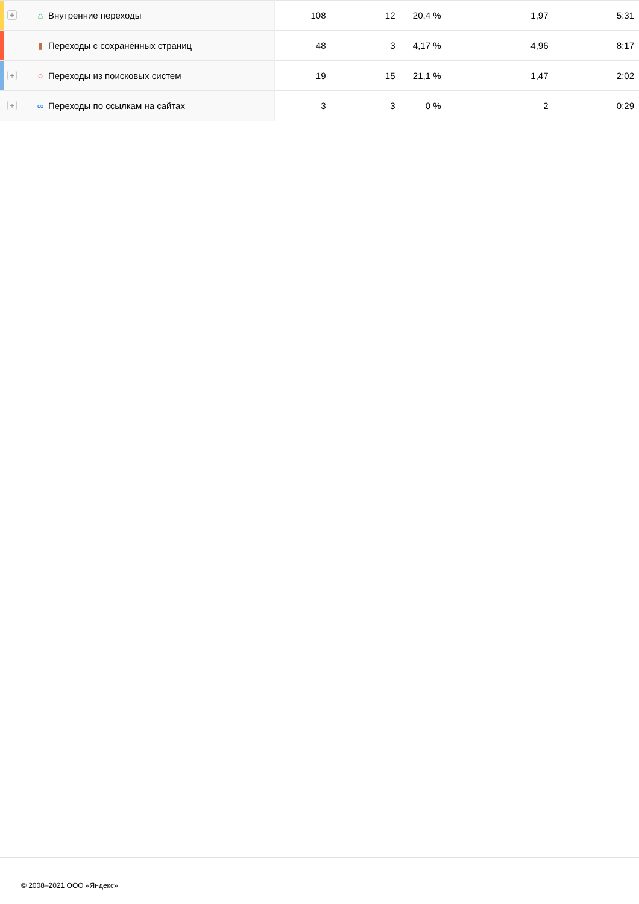| + ⌂ Внутренние переходы | 108 | 12 | 20,4 % | 1,97 | 5:31 |
| ▮ Переходы с сохранённых страниц | 48 | 3 | 4,17 % | 4,96 | 8:17 |
| + ○ Переходы из поисковых систем | 19 | 15 | 21,1 % | 1,47 | 2:02 |
| + ∞ Переходы по ссылкам на сайтах | 3 | 3 | 0 % | 2 | 0:29 |
© 2008–2021 ООО «Яндекс»